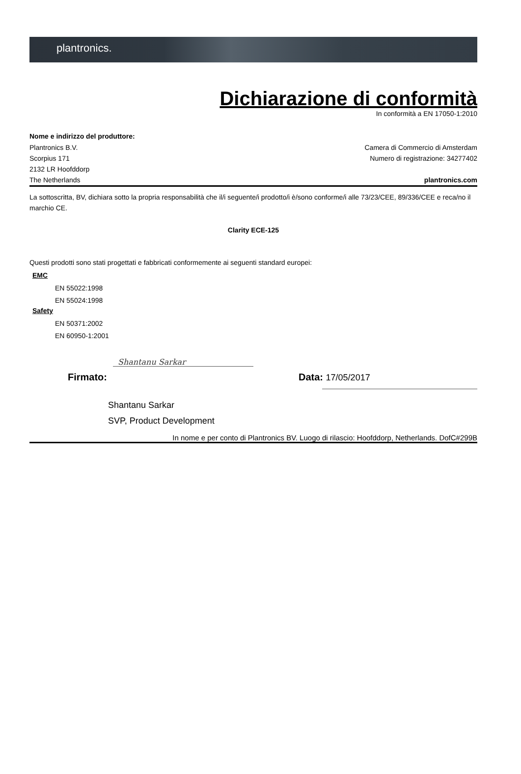plantronics.
Dichiarazione di conformità
In conformità a EN 17050-1:2010
Nome e indirizzo del produttore:
Plantronics B.V.
Scorpius 171
2132 LR Hoofddorp
The Netherlands
Camera di Commercio di Amsterdam
Numero di registrazione: 34277402
plantronics.com
La sottoscritta, BV, dichiara sotto la propria responsabilità che il/i seguente/i prodotto/i è/sono conforme/i alle 73/23/CEE, 89/336/CEE e reca/no il marchio CE.
Clarity ECE-125
Questi prodotti sono stati progettati e fabbricati conformemente ai seguenti standard europei:
EMC
EN 55022:1998
EN 55024:1998
Safety
EN 50371:2002
EN 60950-1:2001
Firmato:
Shantanu Sarkar
Data: 17/05/2017
Shantanu Sarkar
SVP, Product Development
In nome e per conto di Plantronics BV. Luogo di rilascio: Hoofddorp, Netherlands. DofC#299B